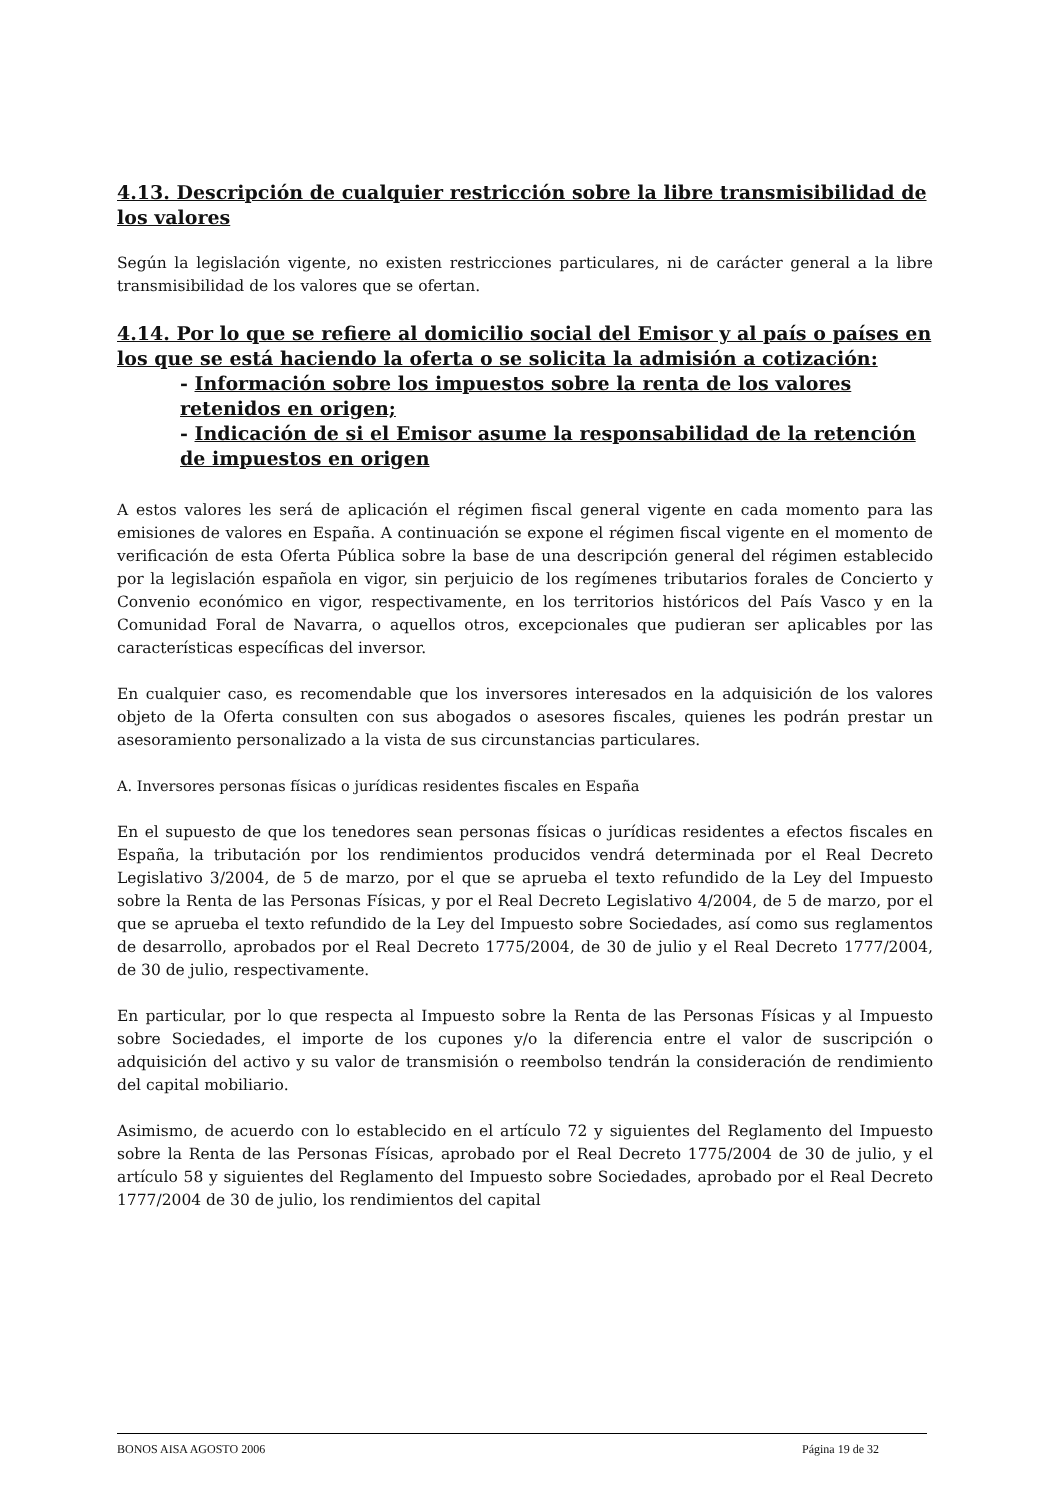4.13. Descripción de cualquier restricción sobre la libre transmisibilidad de los valores
Según la legislación vigente, no existen restricciones particulares, ni de carácter general a la libre transmisibilidad de los valores que se ofertan.
4.14. Por lo que se refiere al domicilio social del Emisor y al país o países en los que se está haciendo la oferta o se solicita la admisión a cotización:
- Información sobre los impuestos sobre la renta de los valores retenidos en origen;
- Indicación de si el Emisor asume la responsabilidad de la retención de impuestos en origen
A estos valores les será de aplicación el régimen fiscal general vigente en cada momento para las emisiones de valores en España. A continuación se expone el régimen fiscal vigente en el momento de verificación de esta Oferta Pública sobre la base de una descripción general del régimen establecido por la legislación española en vigor, sin perjuicio de los regímenes tributarios forales de Concierto y Convenio económico en vigor, respectivamente, en los territorios históricos del País Vasco y en la Comunidad Foral de Navarra, o aquellos otros, excepcionales que pudieran ser aplicables por las características específicas del inversor.
En cualquier caso, es recomendable que los inversores interesados en la adquisición de los valores objeto de la Oferta consulten con sus abogados o asesores fiscales, quienes les podrán prestar un asesoramiento personalizado a la vista de sus circunstancias particulares.
A. Inversores personas físicas o jurídicas residentes fiscales en España
En el supuesto de que los tenedores sean personas físicas o jurídicas residentes a efectos fiscales en España, la tributación por los rendimientos producidos vendrá determinada por el Real Decreto Legislativo 3/2004, de 5 de marzo, por el que se aprueba el texto refundido de la Ley del Impuesto sobre la Renta de las Personas Físicas, y por el Real Decreto Legislativo 4/2004, de 5 de marzo, por el que se aprueba el texto refundido de la Ley del Impuesto sobre Sociedades, así como sus reglamentos de desarrollo, aprobados por el Real Decreto 1775/2004, de 30 de julio y el Real Decreto 1777/2004, de 30 de julio, respectivamente.
En particular, por lo que respecta al Impuesto sobre la Renta de las Personas Físicas y al Impuesto sobre Sociedades, el importe de los cupones y/o la diferencia entre el valor de suscripción o adquisición del activo y su valor de transmisión o reembolso tendrán la consideración de rendimiento del capital mobiliario.
Asimismo, de acuerdo con lo establecido en el artículo 72 y siguientes del Reglamento del Impuesto sobre la Renta de las Personas Físicas, aprobado por el Real Decreto 1775/2004 de 30 de julio, y el artículo 58 y siguientes del Reglamento del Impuesto sobre Sociedades, aprobado por el Real Decreto 1777/2004 de 30 de julio, los rendimientos del capital
BONOS AISA AGOSTO 2006 Página 19 de 32